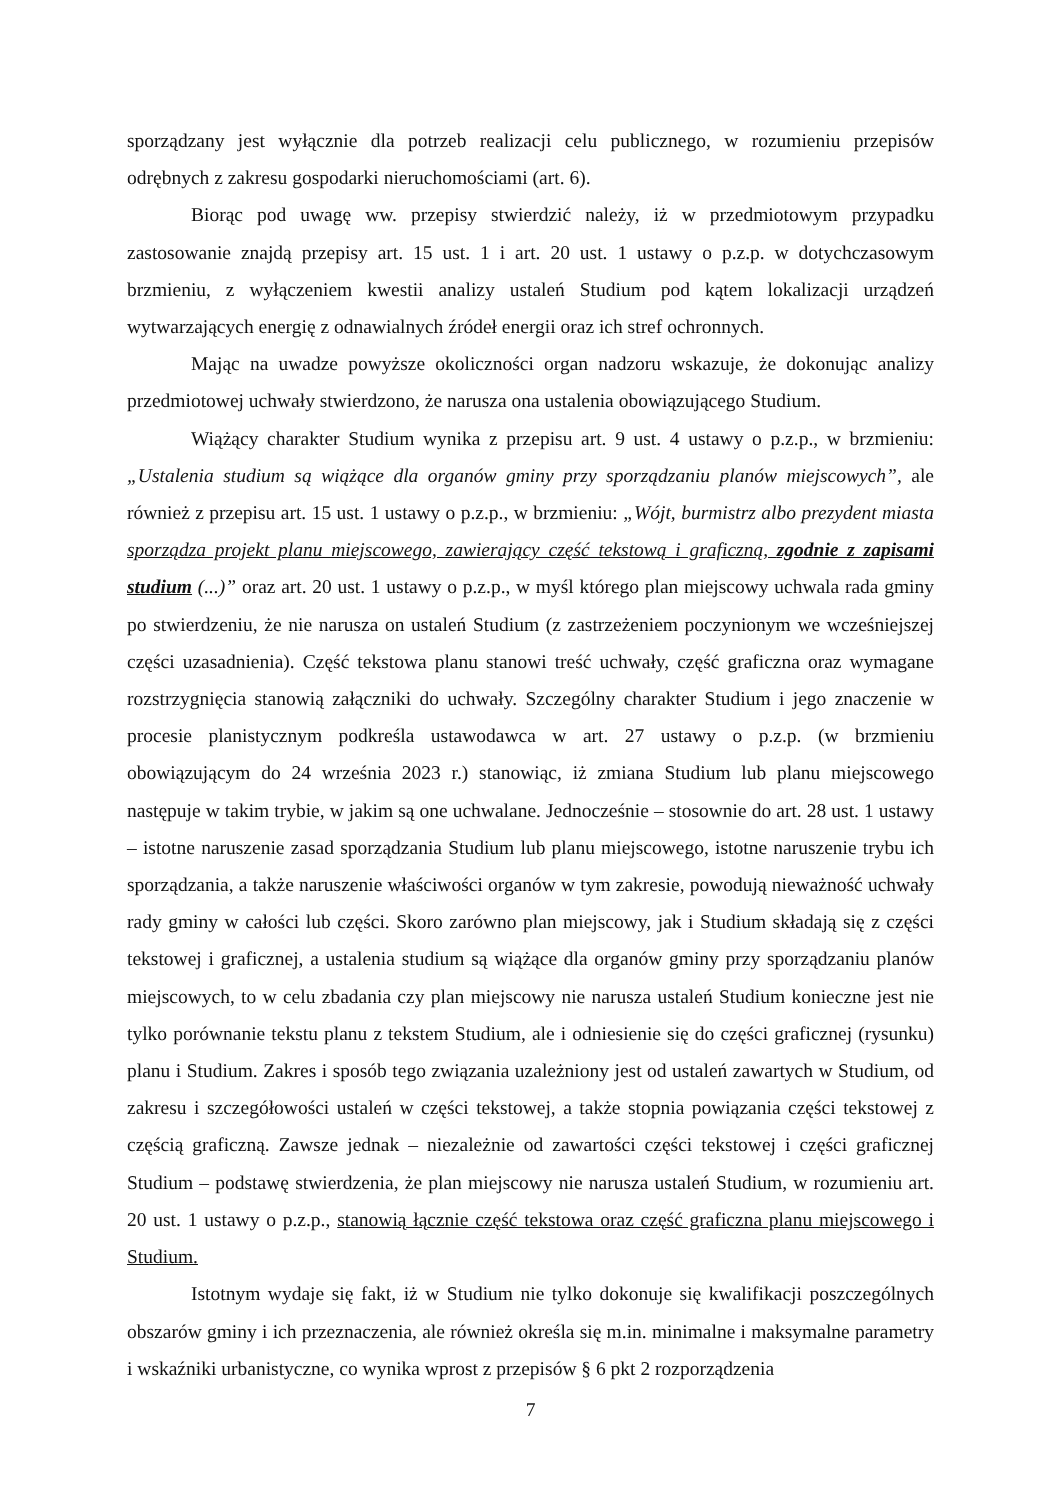sporządzany jest wyłącznie dla potrzeb realizacji celu publicznego, w rozumieniu przepisów odrębnych z zakresu gospodarki nieruchomościami (art. 6).
Biorąc pod uwagę ww. przepisy stwierdzić należy, iż w przedmiotowym przypadku zastosowanie znajdą przepisy art. 15 ust. 1 i art. 20 ust. 1 ustawy o p.z.p. w dotychczasowym brzmieniu, z wyłączeniem kwestii analizy ustaleń Studium pod kątem lokalizacji urządzeń wytwarzających energię z odnawialnych źródeł energii oraz ich stref ochronnych.
Mając na uwadze powyższe okoliczności organ nadzoru wskazuje, że dokonując analizy przedmiotowej uchwały stwierdzono, że narusza ona ustalenia obowiązującego Studium.
Wiążący charakter Studium wynika z przepisu art. 9 ust. 4 ustawy o p.z.p., w brzmieniu: „Ustalenia studium są wiążące dla organów gminy przy sporządzaniu planów miejscowych”, ale również z przepisu art. 15 ust. 1 ustawy o p.z.p., w brzmieniu: „Wójt, burmistrz albo prezydent miasta sporządza projekt planu miejscowego, zawierający część tekstową i graficzną, zgodnie z zapisami studium (...)” oraz art. 20 ust. 1 ustawy o p.z.p., w myśl którego plan miejscowy uchwala rada gminy po stwierdzeniu, że nie narusza on ustaleń Studium (z zastrzeżeniem poczynionym we wcześniejszej części uzasadnienia). Część tekstowa planu stanowi treść uchwały, część graficzna oraz wymagane rozstrzygnięcia stanowią załączniki do uchwały. Szczególny charakter Studium i jego znaczenie w procesie planistycznym podkreśla ustawodawca w art. 27 ustawy o p.z.p. (w brzmieniu obowiązującym do 24 września 2023 r.) stanowiąc, iż zmiana Studium lub planu miejscowego następuje w takim trybie, w jakim są one uchwalane. Jednocześnie – stosownie do art. 28 ust. 1 ustawy – istotne naruszenie zasad sporządzania Studium lub planu miejscowego, istotne naruszenie trybu ich sporządzania, a także naruszenie właściwości organów w tym zakresie, powodują nieważność uchwały rady gminy w całości lub części. Skoro zarówno plan miejscowy, jak i Studium składają się z części tekstowej i graficznej, a ustalenia studium są wiążące dla organów gminy przy sporządzaniu planów miejscowych, to w celu zbadania czy plan miejscowy nie narusza ustaleń Studium konieczne jest nie tylko porównanie tekstu planu z tekstem Studium, ale i odniesienie się do części graficznej (rysunku) planu i Studium. Zakres i sposób tego związania uzależniony jest od ustaleń zawartych w Studium, od zakresu i szczegółowości ustaleń w części tekstowej, a także stopnia powiązania części tekstowej z częścią graficzną. Zawsze jednak – niezależnie od zawartości części tekstowej i części graficznej Studium – podstawę stwierdzenia, że plan miejscowy nie narusza ustaleń Studium, w rozumieniu art. 20 ust. 1 ustawy o p.z.p., stanowią łącznie część tekstowa oraz część graficzna planu miejscowego i Studium.
Istotnym wydaje się fakt, iż w Studium nie tylko dokonuje się kwalifikacji poszczególnych obszarów gminy i ich przeznaczenia, ale również określa się m.in. minimalne i maksymalne parametry i wskaźniki urbanistyczne, co wynika wprost z przepisów § 6 pkt 2 rozporządzenia
7